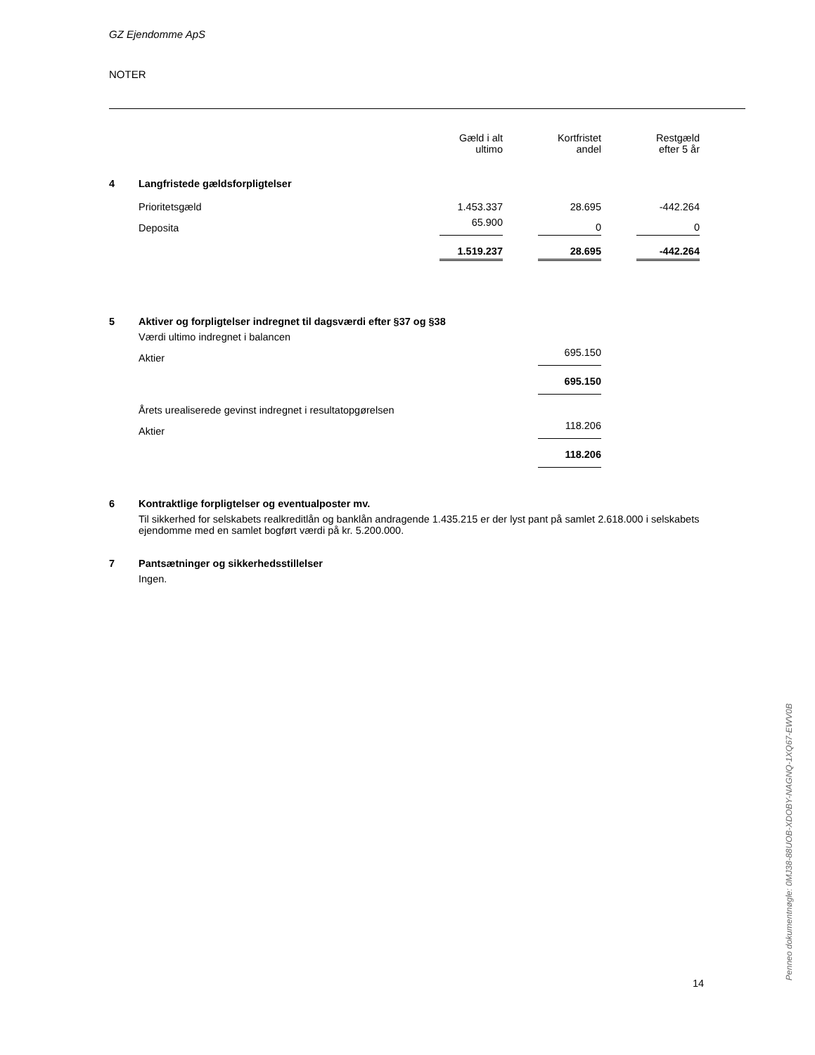GZ Ejendomme ApS
NOTER
| | | Gæld i alt ultimo | | Kortfristet andel | | Restgæld efter 5 år |
| 4 | Langfristede gældsforpligtelser | | | | | |
| | Prioritetsgæld | 1.453.337 | | 28.695 | | -442.264 |
| | Deposita | 65.900 | | 0 | | 0 |
| | | 1.519.237 | | 28.695 | | -442.264 |
| 5 | Aktiver og forpligtelser indregnet til dagsværdi efter §37 og §38 | | |
| | Værdi ultimo indregnet i balancen | | |
| | Aktier | 695.150 | |
| | | 695.150 | |
| | Årets urealiserede gevinst indregnet i resultatopgørelsen | | |
| | Aktier | 118.206 | |
| | | 118.206 | |
| 6 | Kontraktlige forpligtelser og eventualposter mv. |
| | Til sikkerhed for selskabets realkreditlån og banklån andragende 1.435.215 er der lyst pant på samlet 2.618.000 i selskabets ejendomme med en samlet bogført værdi på kr. 5.200.000. |
| 7 | Pantsætninger og sikkerhedsstillelser |
| | Ingen. |
Penneo dokumentnøgle: 0MJ38-88UOB-XDOBY-NAGNQ-1XQ67-EWV0B
14